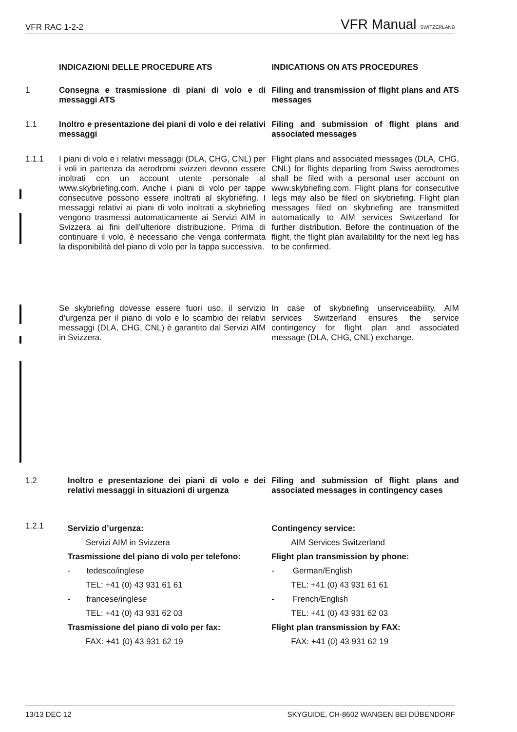VFR RAC 1-2-2 VFR Manual SWITZERLAND
INDICAZIONI DELLE PROCEDURE ATS INDICATIONS ON ATS PROCEDURES
1
Consegna e trasmissione di piani di volo e di messaggi ATS
Filing and transmission of flight plans and ATS messages
1.1
Inoltro e presentazione dei piani di volo e dei relativi messaggi
Filing and submission of flight plans and associated messages
1.1.1
I piani di volo e i relativi messaggi (DLA, CHG, CNL) per i voli in partenza da aerodromi svizzeri devono essere inoltrati con un account utente personale al www.skybriefing.com. Anche i piani di volo per tappe consecutive possono essere inoltrati al skybriefing. I messaggi relativi ai piani di volo inoltrati a skybriefing vengono trasmessi automaticamente ai Servizi AIM in Svizzera ai fini dell’ulteriore distribuzione. Prima di continuare il volo, è necessario che venga confermata la disponibilità del piano di volo per la tappa successiva.
Flight plans and associated messages (DLA, CHG, CNL) for flights departing from Swiss aerodromes shall be filed with a personal user account on www.skybriefing.com. Flight plans for consecutive legs may also be filed on skybriefing. Flight plan messages filed on skybriefing are transmitted automatically to AIM services Switzerland for further distribution. Before the continuation of the flight, the flight plan availability for the next leg has to be confirmed.
Se skybriefing dovesse essere fuori uso, il servizio d’urgenza per il piano di volo e lo scambio dei relativi messaggi (DLA, CHG, CNL) è garantito dal Servizi AIM in Svizzera.
In case of skybriefing unserviceability, AIM services Switzerland ensures the service contingency for flight plan and associated message (DLA, CHG, CNL) exchange.
1.2
Inoltro e presentazione dei piani di volo e dei relativi messaggi in situazioni di urgenza
Filing and submission of flight plans and associated messages in contingency cases
1.2.1
Servizio d’urgenza:
Servizi AIM in Svizzera
Trasmissione del piano di volo per telefono:
- tedesco/inglese
TEL: +41 (0) 43 931 61 61
- francese/inglese
TEL: +41 (0) 43 931 62 03
Trasmissione del piano di volo per fax:
FAX: +41 (0) 43 931 62 19
Contingency service:
AIM Services Switzerland
Flight plan transmission by phone:
- German/English
TEL: +41 (0) 43 931 61 61
- French/English
TEL: +41 (0) 43 931 62 03
Flight plan transmission by FAX:
FAX: +41 (0) 43 931 62 19
13/13 DEC 12 SKYGUIDE, CH-8602 WANGEN BEI DÜBENDORF